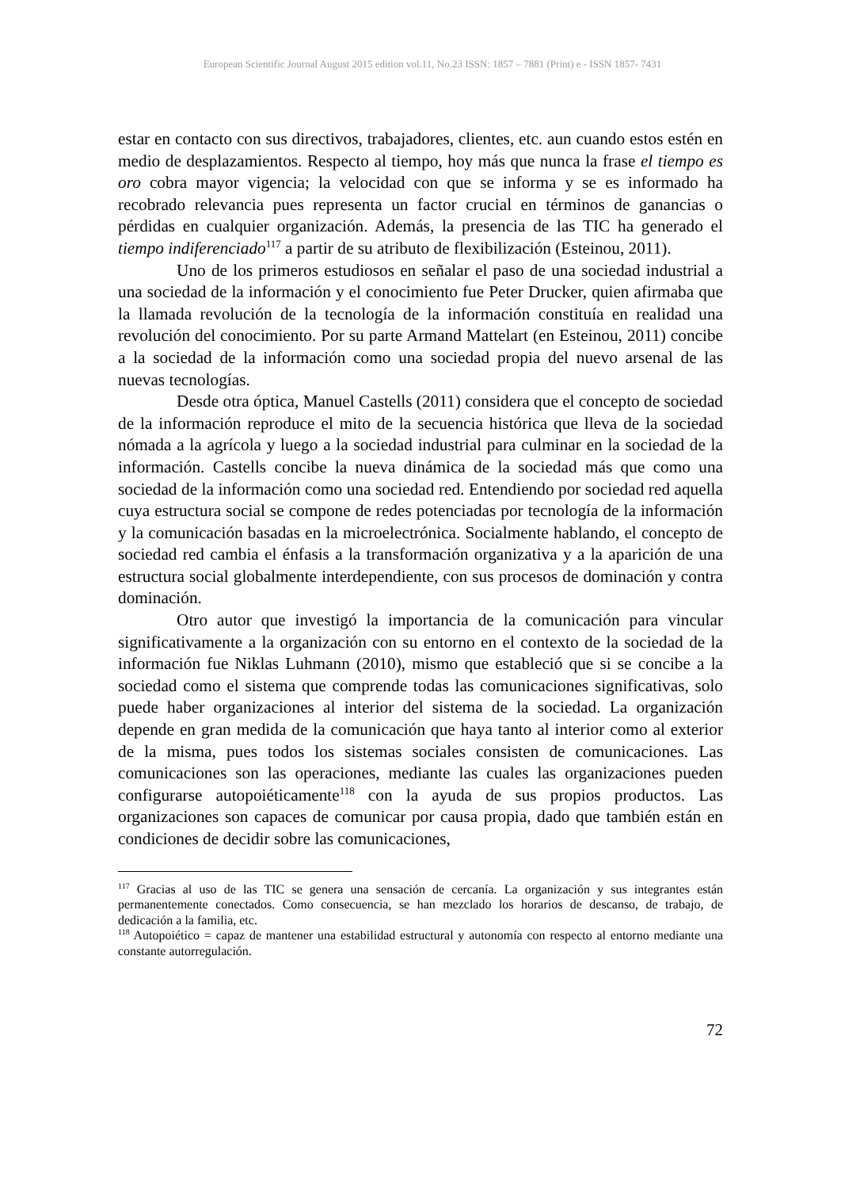European Scientific Journal August 2015 edition vol.11, No.23 ISSN: 1857 – 7881 (Print) e - ISSN 1857- 7431
estar en contacto con sus directivos, trabajadores, clientes, etc. aun cuando estos estén en medio de desplazamientos. Respecto al tiempo, hoy más que nunca la frase el tiempo es oro cobra mayor vigencia; la velocidad con que se informa y se es informado ha recobrado relevancia pues representa un factor crucial en términos de ganancias o pérdidas en cualquier organización. Además, la presencia de las TIC ha generado el tiempo indiferenciado<sup>117</sup> a partir de su atributo de flexibilización (Esteinou, 2011).
Uno de los primeros estudiosos en señalar el paso de una sociedad industrial a una sociedad de la información y el conocimiento fue Peter Drucker, quien afirmaba que la llamada revolución de la tecnología de la información constituía en realidad una revolución del conocimiento. Por su parte Armand Mattelart (en Esteinou, 2011) concibe a la sociedad de la información como una sociedad propia del nuevo arsenal de las nuevas tecnologías.
Desde otra óptica, Manuel Castells (2011) considera que el concepto de sociedad de la información reproduce el mito de la secuencia histórica que lleva de la sociedad nómada a la agrícola y luego a la sociedad industrial para culminar en la sociedad de la información. Castells concibe la nueva dinámica de la sociedad más que como una sociedad de la información como una sociedad red. Entendiendo por sociedad red aquella cuya estructura social se compone de redes potenciadas por tecnología de la información y la comunicación basadas en la microelectrónica. Socialmente hablando, el concepto de sociedad red cambia el énfasis a la transformación organizativa y a la aparición de una estructura social globalmente interdependiente, con sus procesos de dominación y contra dominación.
Otro autor que investigó la importancia de la comunicación para vincular significativamente a la organización con su entorno en el contexto de la sociedad de la información fue Niklas Luhmann (2010), mismo que estableció que si se concibe a la sociedad como el sistema que comprende todas las comunicaciones significativas, solo puede haber organizaciones al interior del sistema de la sociedad. La organización depende en gran medida de la comunicación que haya tanto al interior como al exterior de la misma, pues todos los sistemas sociales consisten de comunicaciones. Las comunicaciones son las operaciones, mediante las cuales las organizaciones pueden configurarse autopoiéticamente<sup>118</sup> con la ayuda de sus propios productos. Las organizaciones son capaces de comunicar por causa propia, dado que también están en condiciones de decidir sobre las comunicaciones,
<sup>117</sup> Gracias al uso de las TIC se genera una sensación de cercanía. La organización y sus integrantes están permanentemente conectados. Como consecuencia, se han mezclado los horarios de descanso, de trabajo, de dedicación a la familia, etc.
<sup>118</sup> Autopoiético = capaz de mantener una estabilidad estructural y autonomía con respecto al entorno mediante una constante autorregulación.
72